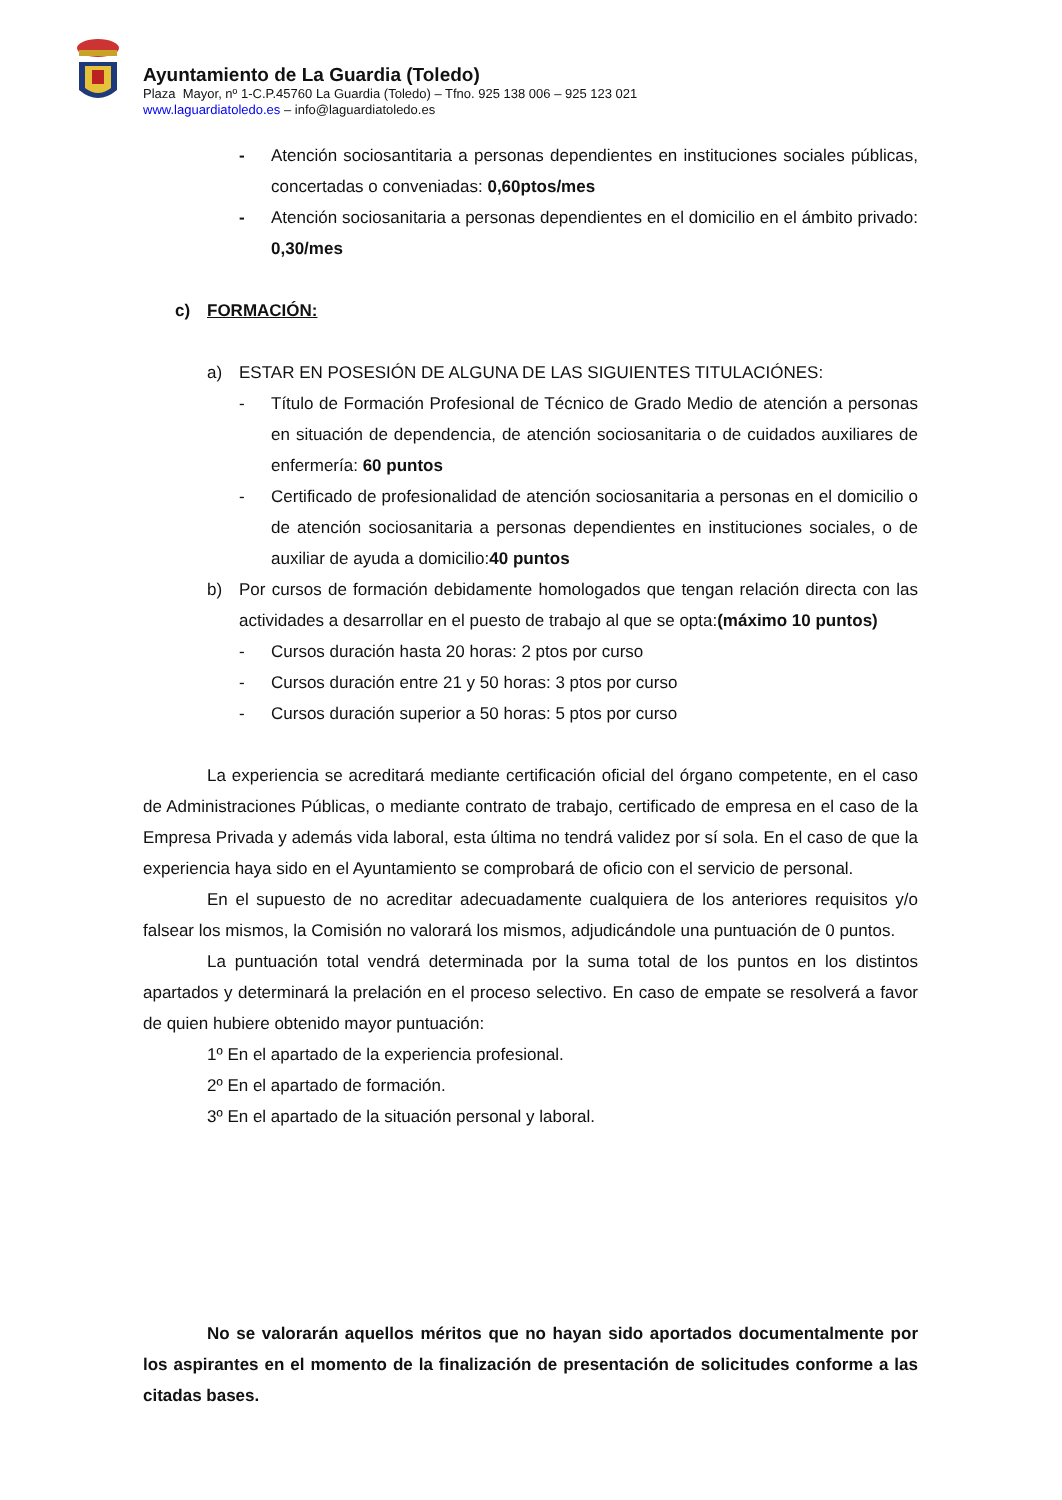Ayuntamiento de La Guardia (Toledo)
Plaza Mayor, nº 1-C.P.45760 La Guardia (Toledo) – Tfno. 925 138 006 – 925 123 021
www.laguardiatoledo.es – info@laguardiatoledo.es
- Atención sociosantitaria a personas dependientes en instituciones sociales públicas, concertadas o conveniadas: 0,60ptos/mes
- Atención sociosanitaria a personas dependientes en el domicilio en el ámbito privado: 0,30/mes
c) FORMACIÓN:
a) ESTAR EN POSESIÓN DE ALGUNA DE LAS SIGUIENTES TITULACIÓNES:
- Título de Formación Profesional de Técnico de Grado Medio de atención a personas en situación de dependencia, de atención sociosanitaria o de cuidados auxiliares de enfermería: 60 puntos
- Certificado de profesionalidad de atención sociosanitaria a personas en el domicilio o de atención sociosanitaria a personas dependientes en instituciones sociales, o de auxiliar de ayuda a domicilio:40 puntos
b) Por cursos de formación debidamente homologados que tengan relación directa con las actividades a desarrollar en el puesto de trabajo al que se opta:(máximo 10 puntos)
- Cursos duración hasta 20 horas: 2 ptos por curso
- Cursos duración entre 21 y 50 horas: 3 ptos por curso
- Cursos duración superior a 50 horas: 5 ptos por curso
La experiencia se acreditará mediante certificación oficial del órgano competente, en el caso de Administraciones Públicas, o mediante contrato de trabajo, certificado de empresa en el caso de la Empresa Privada y además vida laboral, esta última no tendrá validez por sí sola. En el caso de que la experiencia haya sido en el Ayuntamiento se comprobará de oficio con el servicio de personal.
En el supuesto de no acreditar adecuadamente cualquiera de los anteriores requisitos y/o falsear los mismos, la Comisión no valorará los mismos, adjudicándole una puntuación de 0 puntos.
La puntuación total vendrá determinada por la suma total de los puntos en los distintos apartados y determinará la prelación en el proceso selectivo. En caso de empate se resolverá a favor de quien hubiere obtenido mayor puntuación:
1º En el apartado de la experiencia profesional.
2º En el apartado de formación.
3º En el apartado de la situación personal y laboral.
No se valorarán aquellos méritos que no hayan sido aportados documentalmente por los aspirantes en el momento de la finalización de presentación de solicitudes conforme a las citadas bases.